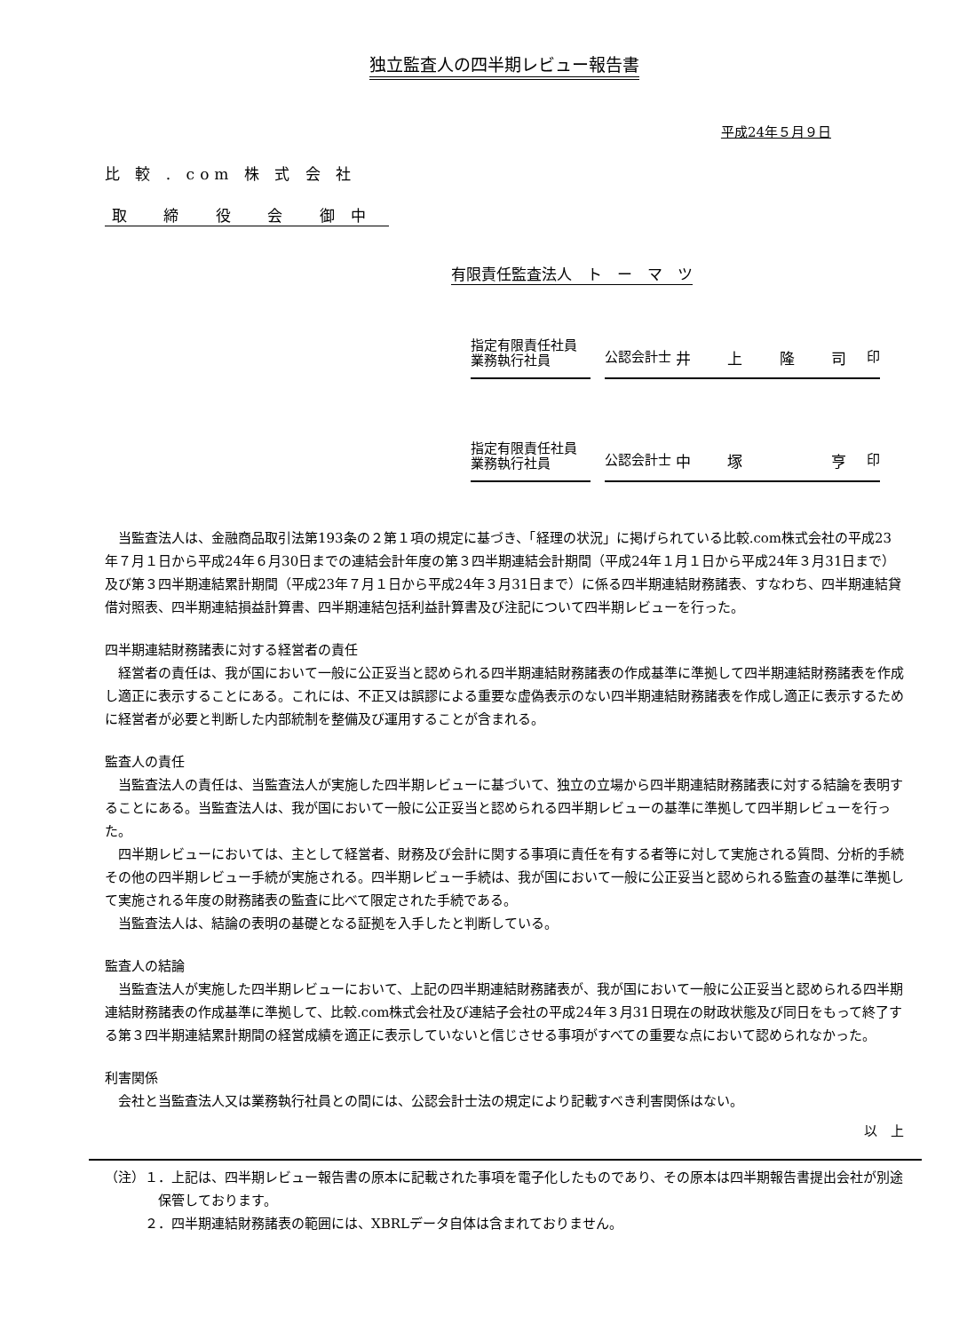独立監査人の四半期レビュー報告書
平成24年５月９日
比 較 . com 株 式 会 社
取 締 役 会 御中
有限責任監査法人　ト　ー　マ　ツ
指定有限責任社員
業務執行社員
公認会計士 井 上 隆 司 印
指定有限責任社員
業務執行社員
公認会計士 中 塚 　 亨 印
当監査法人は、金融商品取引法第193条の２第１項の規定に基づき、「経理の状況」に掲げられている比較.com株式会社の平成23年７月１日から平成24年６月30日までの連結会計年度の第３四半期連結会計期間（平成24年１月１日から平成24年３月31日まで）及び第３四半期連結累計期間（平成23年７月１日から平成24年３月31日まで）に係る四半期連結財務諸表、すなわち、四半期連結貸借対照表、四半期連結損益計算書、四半期連結包括利益計算書及び注記について四半期レビューを行った。
四半期連結財務諸表に対する経営者の責任
経営者の責任は、我が国において一般に公正妥当と認められる四半期連結財務諸表の作成基準に準拠して四半期連結財務諸表を作成し適正に表示することにある。これには、不正又は誤謬による重要な虚偽表示のない四半期連結財務諸表を作成し適正に表示するために経営者が必要と判断した内部統制を整備及び運用することが含まれる。
監査人の責任
当監査法人の責任は、当監査法人が実施した四半期レビューに基づいて、独立の立場から四半期連結財務諸表に対する結論を表明することにある。当監査法人は、我が国において一般に公正妥当と認められる四半期レビューの基準に準拠して四半期レビューを行った。
四半期レビューにおいては、主として経営者、財務及び会計に関する事項に責任を有する者等に対して実施される質問、分析的手続その他の四半期レビュー手続が実施される。四半期レビュー手続は、我が国において一般に公正妥当と認められる監査の基準に準拠して実施される年度の財務諸表の監査に比べて限定された手続である。
当監査法人は、結論の表明の基礎となる証拠を入手したと判断している。
監査人の結論
当監査法人が実施した四半期レビューにおいて、上記の四半期連結財務諸表が、我が国において一般に公正妥当と認められる四半期連結財務諸表の作成基準に準拠して、比較.com株式会社及び連結子会社の平成24年３月31日現在の財政状態及び同日をもって終了する第３四半期連結累計期間の経営成績を適正に表示していないと信じさせる事項がすべての重要な点において認められなかった。
利害関係
会社と当監査法人又は業務執行社員との間には、公認会計士法の規定により記載すべき利害関係はない。
以　上
（注）１．上記は、四半期レビュー報告書の原本に記載された事項を電子化したものであり、その原本は四半期報告書提出会社が別途保管しております。
　　　２．四半期連結財務諸表の範囲には、XBRLデータ自体は含まれておりません。